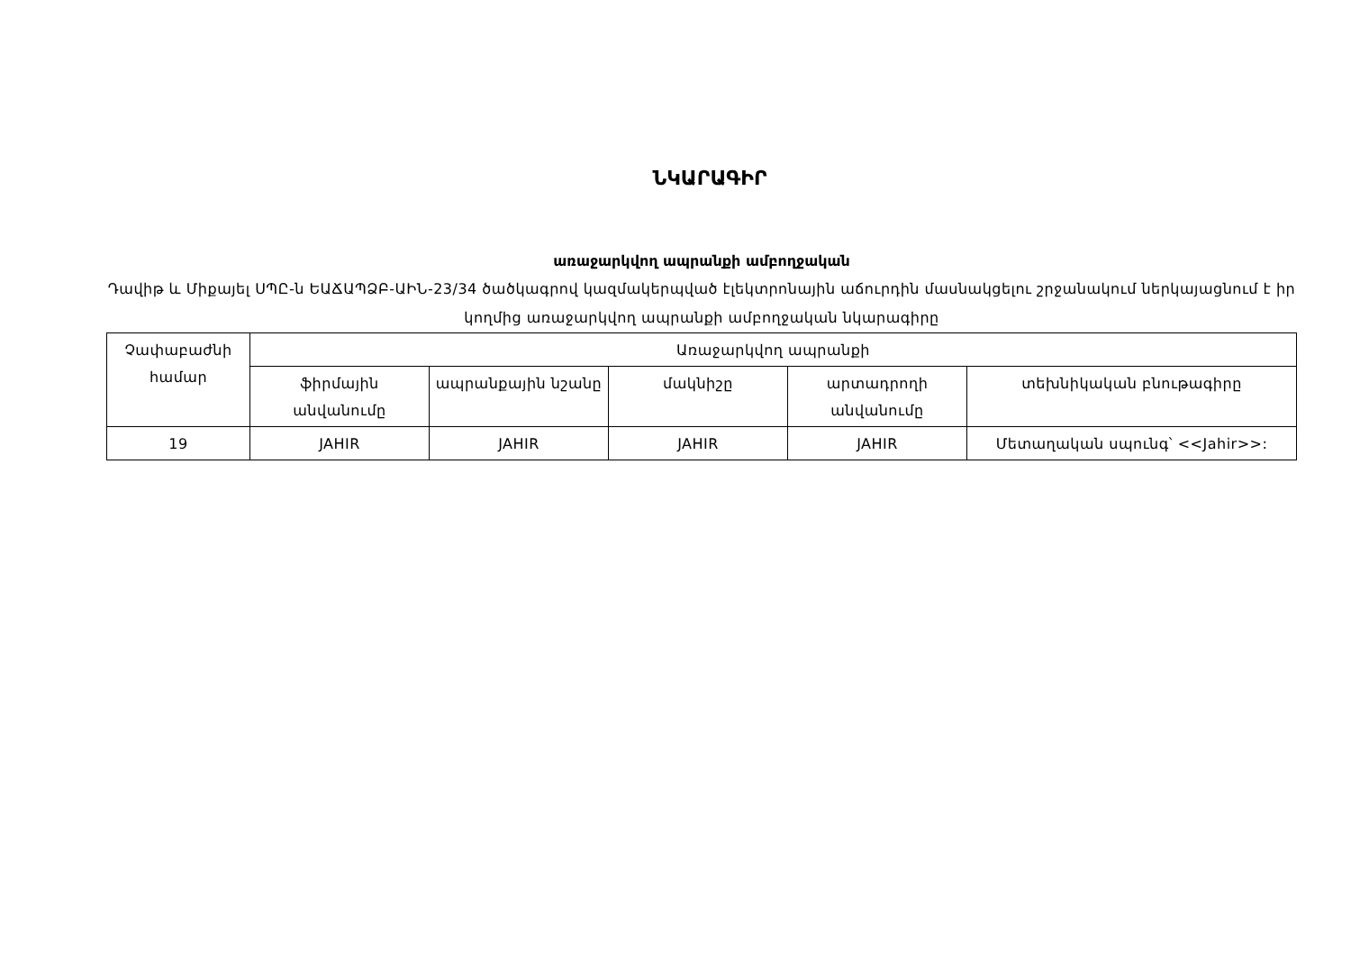ՆԿԱՐԱԳԻՐ
առաջարկվող ապրանքի ամբողջական
Դավիթ և Միքայել ՍՊԸ-ն ԵԱՃԱՊՁԲ-ԱԻՆ-23/34 ծածկագրով կազմակերպված էլեկտրոնային աճուրդին մասնակցելու շրջանակում ներկայացնում է իր կողմից առաջարկվող ապրանքի ամբողջական նկարագիրը
| Չափաբաժնի համար | Առաջարկվող ապրանքի | | | | |
| --- | --- | --- | --- | --- | --- |
| | ֆիրմային անվանումը | ապրանքային նշանը | մակնիշը | արտադրողի անվանումը | տեխնիկական բնութագիրը |
| 19 | JAHIR | JAHIR | JAHIR | JAHIR | Մետաղական սպունգ՝ <<Jahir>>: |